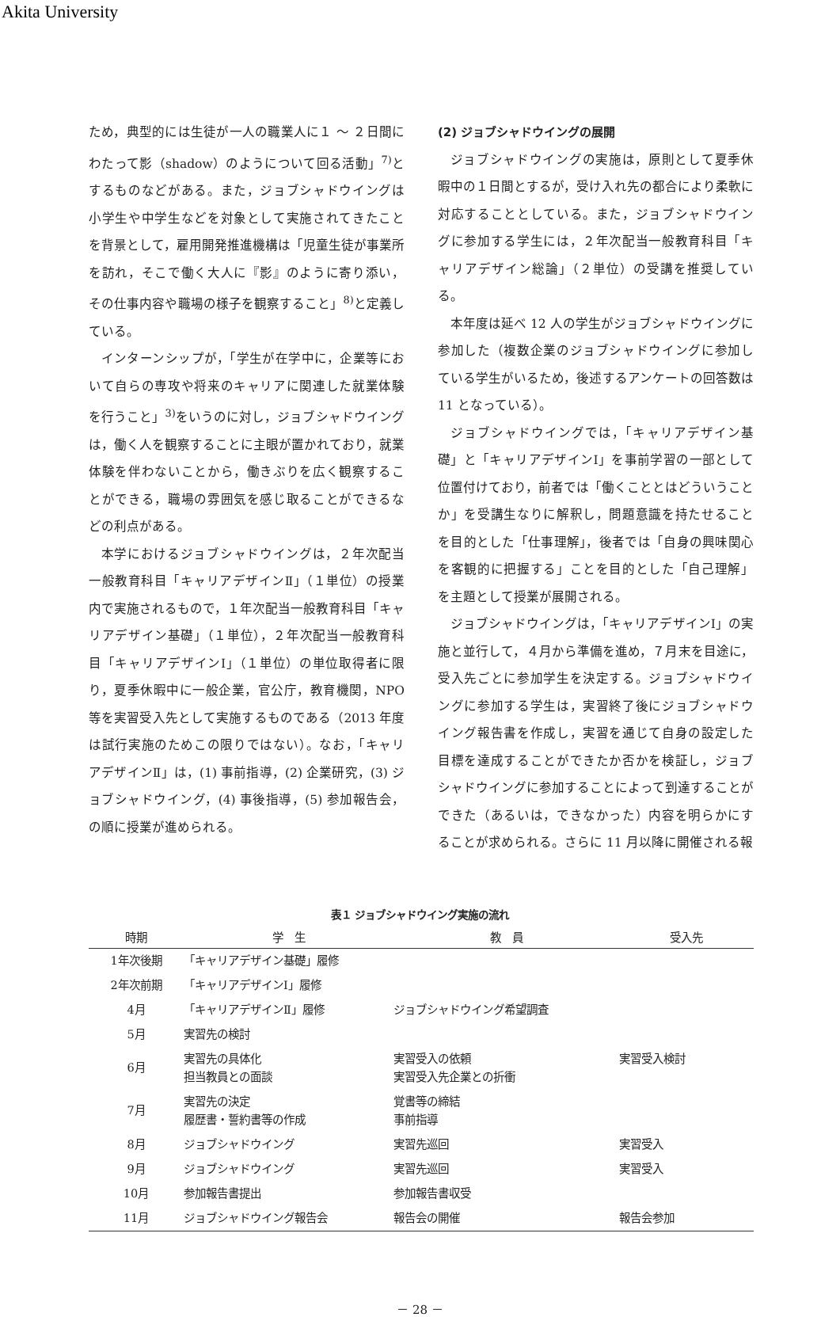Akita University
ため，典型的には生徒が一人の職業人に１ ～ ２日間にわたって影（shadow）のようについて回る活動」<sup>7)</sup>とするものなどがある。また，ジョブシャドウイングは小学生や中学生などを対象として実施されてきたことを背景として，雇用開発推進機構は「児童生徒が事業所を訪れ，そこで働く大人に『影』のように寄り添い，その仕事内容や職場の様子を観察すること」<sup>8)</sup>と定義している。
インターンシップが，「学生が在学中に，企業等において自らの専攻や将来のキャリアに関連した就業体験を行うこと」<sup>3)</sup>をいうのに対し，ジョブシャドウイングは，働く人を観察することに主眼が置かれており，就業体験を伴わないことから，働きぶりを広く観察することができる，職場の雰囲気を感じ取ることができるなどの利点がある。
本学におけるジョブシャドウイングは，２年次配当一般教育科目「キャリアデザインⅡ」（１単位）の授業内で実施されるもので，１年次配当一般教育科目「キャリアデザイン基礎」（１単位），２年次配当一般教育科目「キャリアデザインⅠ」（１単位）の単位取得者に限り，夏季休暇中に一般企業，官公庁，教育機関，NPO 等を実習受入先として実施するものである（2013 年度は試行実施のためこの限りではない）。なお，「キャリアデザインⅡ」は，(1) 事前指導，(2) 企業研究，(3) ジョブシャドウイング，(4) 事後指導，(5) 参加報告会，の順に授業が進められる。
(2) ジョブシャドウイングの展開
ジョブシャドウイングの実施は，原則として夏季休暇中の１日間とするが，受け入れ先の都合により柔軟に対応することとしている。また，ジョブシャドウイングに参加する学生には，２年次配当一般教育科目「キャリアデザイン総論」（２単位）の受講を推奨している。
本年度は延べ 12 人の学生がジョブシャドウイングに参加した（複数企業のジョブシャドウイングに参加している学生がいるため，後述するアンケートの回答数は 11 となっている）。
ジョブシャドウイングでは，「キャリアデザイン基礎」と「キャリアデザインⅠ」を事前学習の一部として位置付けており，前者では「働くこととはどういうことか」を受講生なりに解釈し，問題意識を持たせることを目的とした「仕事理解」，後者では「自身の興味関心を客観的に把握する」ことを目的とした「自己理解」を主題として授業が展開される。
ジョブシャドウイングは，「キャリアデザインⅠ」の実施と並行して，４月から準備を進め，７月末を目途に，受入先ごとに参加学生を決定する。ジョブシャドウイングに参加する学生は，実習終了後にジョブシャドウイング報告書を作成し，実習を通じて自身の設定した目標を達成することができたか否かを検証し，ジョブシャドウイングに参加することによって到達することができた（あるいは，できなかった）内容を明らかにすることが求められる。さらに 11 月以降に開催される報
表１ ジョブシャドウイング実施の流れ
| 時期 | 学 生 | 教 員 | 受入先 |
| --- | --- | --- | --- |
| 1年次後期 | 「キャリアデザイン基礎」履修 | | |
| 2年次前期 | 「キャリアデザインⅠ」履修 | | |
| 4月 | 「キャリアデザインⅡ」履修 | ジョブシャドウイング希望調査 | |
| 5月 | 実習先の検討 | | |
| 6月 | 実習先の具体化 担当教員との面談 | 実習受入の依頼 実習受入先企業との折衝 | 実習受入検討 |
| 7月 | 実習先の決定 履歴書・誓約書等の作成 | 覚書等の締結 事前指導 | |
| 8月 | ジョブシャドウイング | 実習先巡回 | 実習受入 |
| 9月 | ジョブシャドウイング | 実習先巡回 | 実習受入 |
| 10月 | 参加報告書提出 | 参加報告書収受 | |
| 11月 | ジョブシャドウイング報告会 | 報告会の開催 | 報告会参加 |
－ 28 －